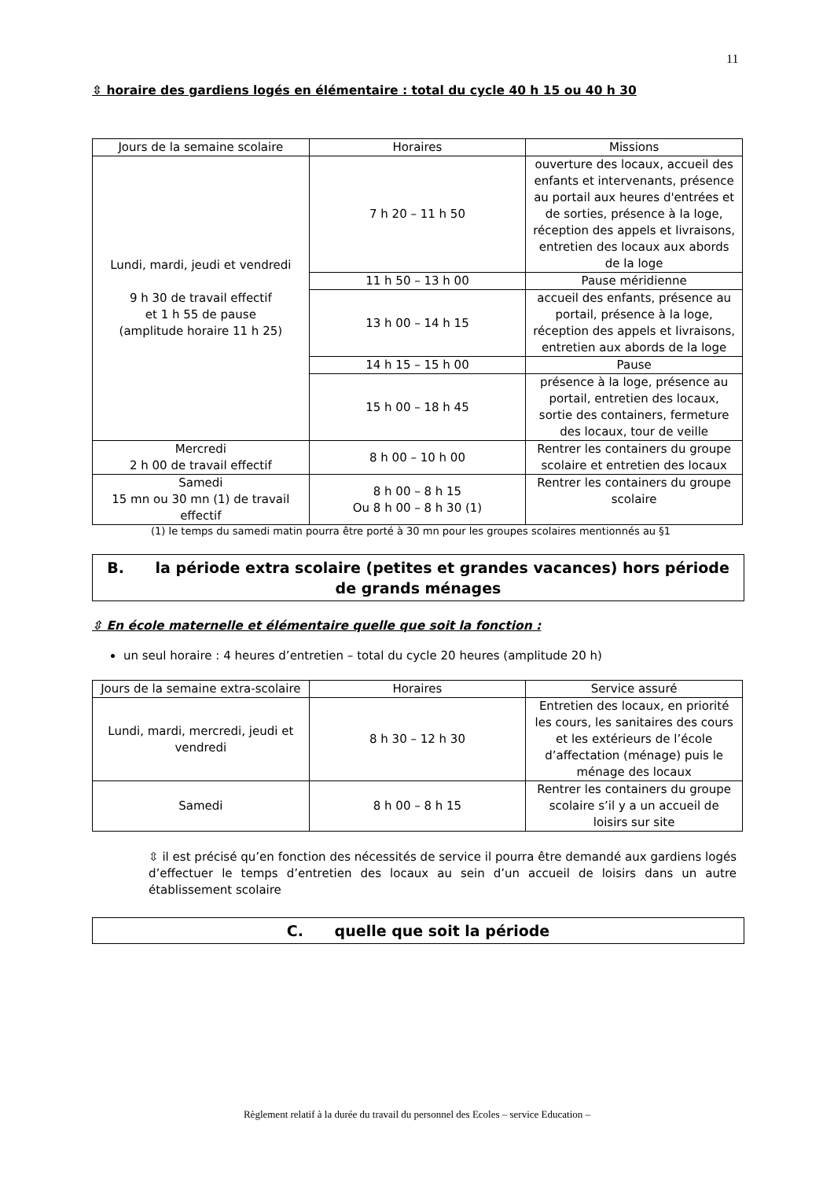11
⇳ horaire des gardiens logés en élémentaire : total du cycle 40 h 15 ou 40 h 30
| Jours de la semaine scolaire | Horaires | Missions |
| --- | --- | --- |
| Lundi, mardi, jeudi et vendredi 9 h 30 de travail effectif et 1 h 55 de pause (amplitude horaire 11 h 25) | 7 h 20 – 11 h 50 | ouverture des locaux, accueil des enfants et intervenants, présence au portail aux heures d'entrées et de sorties, présence à la loge, réception des appels et livraisons, entretien des locaux aux abords de la loge |
| | 11 h 50 – 13 h 00 | Pause méridienne |
| | 13 h 00 – 14 h 15 | accueil des enfants, présence au portail, présence à la loge, réception des appels et livraisons, entretien aux abords de la loge |
| | 14 h 15 – 15 h 00 | Pause |
| | 15 h 00 – 18 h 45 | présence à la loge, présence au portail, entretien des locaux, sortie des containers, fermeture des locaux, tour de veille |
| Mercredi 2 h 00 de travail effectif | 8 h 00 – 10 h 00 | Rentrer les containers du groupe scolaire et entretien des locaux |
| Samedi 15 mn ou 30 mn (1) de travail effectif | 8 h 00 – 8 h 15 Ou 8 h 00 – 8 h 30 (1) | Rentrer les containers du groupe scolaire |
(1) le temps du samedi matin pourra être porté à 30 mn pour les groupes scolaires mentionnés au §1
B. la période extra scolaire (petites et grandes vacances) hors période de grands ménages
⇳ En école maternelle et élémentaire quelle que soit la fonction :
un seul horaire : 4 heures d’entretien – total du cycle 20 heures (amplitude 20 h)
| Jours de la semaine extra-scolaire | Horaires | Service assuré |
| --- | --- | --- |
| Lundi, mardi, mercredi, jeudi et vendredi | 8 h 30 – 12 h 30 | Entretien des locaux, en priorité les cours, les sanitaires des cours et les extérieurs de l’école d’affectation (ménage) puis le ménage des locaux |
| Samedi | 8 h 00 – 8 h 15 | Rentrer les containers du groupe scolaire s’il y a un accueil de loisirs sur site |
⇳ il est précisé qu’en fonction des nécessités de service il pourra être demandé aux gardiens logés d’effectuer le temps d’entretien des locaux au sein d’un accueil de loisirs dans un autre établissement scolaire
C. quelle que soit la période
Règlement relatif à la durée du travail du personnel des Ecoles – service Education –